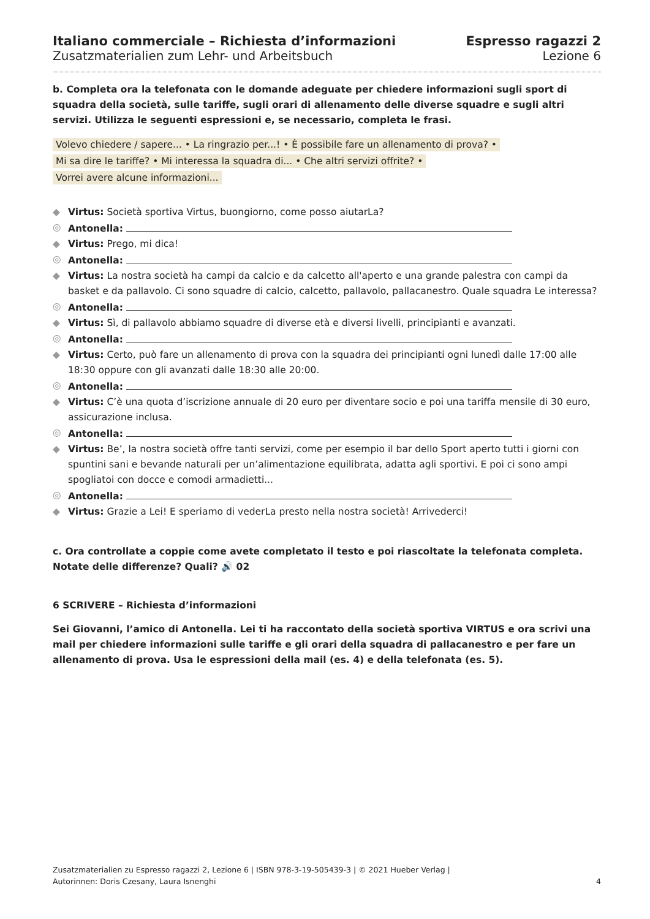Italiano commerciale – Richiesta d’informazioni
Zusatzmaterialien zum Lehr- und Arbeitsbuch
Espresso ragazzi 2
Lezione 6
b. Completa ora la telefonata con le domande adeguate per chiedere informazioni sugli sport di squadra della società, sulle tariffe, sugli orari di allenamento delle diverse squadre e sugli altri servizi. Utilizza le seguenti espressioni e, se necessario, completa le frasi.
Volevo chiedere / sapere... • La ringrazio per...! • È possibile fare un allenamento di prova? •
Mi sa dire le tariffe? • Mi interessa la squadra di... • Che altri servizi offrite? •
Vorrei avere alcune informazioni...
◆ Virtus: Società sportiva Virtus, buongiorno, come posso aiutarLa?
◎ Antonella:
◆ Virtus: Prego, mi dica!
◎ Antonella:
◆ Virtus: La nostra società ha campi da calcio e da calcetto all'aperto e una grande palestra con campi da basket e da pallavolo. Ci sono squadre di calcio, calcetto, pallavolo, pallacanestro. Quale squadra Le interessa?
◎ Antonella:
◆ Virtus: Sì, di pallavolo abbiamo squadre di diverse età e diversi livelli, principianti e avanzati.
◎ Antonella:
◆ Virtus: Certo, può fare un allenamento di prova con la squadra dei principianti ogni lunedì dalle 17:00 alle 18:30 oppure con gli avanzati dalle 18:30 alle 20:00.
◎ Antonella:
◆ Virtus: C’è una quota d’iscrizione annuale di 20 euro per diventare socio e poi una tariffa mensile di 30 euro, assicurazione inclusa.
◎ Antonella:
◆ Virtus: Be’, la nostra società offre tanti servizi, come per esempio il bar dello Sport aperto tutti i giorni con spuntini sani e bevande naturali per un’alimentazione equilibrata, adatta agli sportivi. E poi ci sono ampi spogliatoi con docce e comodi armadietti...
◎ Antonella:
◆ Virtus: Grazie a Lei! E speriamo di vederLa presto nella nostra società! Arrivederci!
c. Ora controllate a coppie come avete completato il testo e poi riascoltate la telefonata completa. Notate delle differenze? Quali? 🔊 02
6 SCRIVERE – Richiesta d’informazioni
Sei Giovanni, l’amico di Antonella. Lei ti ha raccontato della società sportiva VIRTUS e ora scrivi una mail per chiedere informazioni sulle tariffe e gli orari della squadra di pallacanestro e per fare un allenamento di prova. Usa le espressioni della mail (es. 4) e della telefonata (es. 5).
Zusatzmaterialien zu Espresso ragazzi 2, Lezione 6 | ISBN 978-3-19-505439-3 | © 2021 Hueber Verlag |
Autorinnen: Doris Czesany, Laura Isnenghi
4